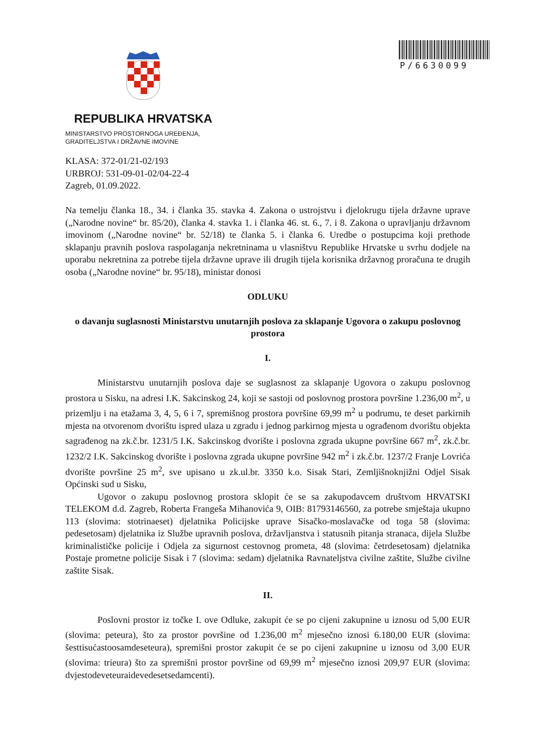P/6630099
REPUBLIKA HRVATSKA
MINISTARSTVO PROSTORNOGA UREĐENJA,
GRADITELJSTVA I DRŽAVNE IMOVINE
KLASA: 372-01/21-02/193
URBROJ: 531-09-01-02/04-22-4
Zagreb, 01.09.2022.
Na temelju članka 18., 34. i članka 35. stavka 4. Zakona o ustrojstvu i djelokrugu tijela državne uprave („Narodne novine“ br. 85/20), članka 4. stavka 1. i članka 46. st. 6., 7. i 8. Zakona o upravljanju državnom imovinom („Narodne novine“ br. 52/18) te članka 5. i članka 6. Uredbe o postupcima koji prethode sklapanju pravnih poslova raspolaganja nekretninama u vlasništvu Republike Hrvatske u svrhu dodjele na uporabu nekretnina za potrebe tijela državne uprave ili drugih tijela korisnika državnog proračuna te drugih osoba („Narodne novine“ br. 95/18), ministar donosi
ODLUKU
o davanju suglasnosti Ministarstvu unutarnjih poslova za sklapanje Ugovora o zakupu poslovnog prostora
I.
Ministarstvu unutarnjih poslova daje se suglasnost za sklapanje Ugovora o zakupu poslovnog prostora u Sisku, na adresi I.K. Sakcinskog 24, koji se sastoji od poslovnog prostora površine 1.236,00 m<sup>2</sup>, u prizemlju i na etažama 3, 4, 5, 6 i 7, spremišnog prostora površine 69,99 m<sup>2</sup> u podrumu, te deset parkirnih mjesta na otvorenom dvorištu ispred ulaza u zgradu i jednog parkirnog mjesta u ograđenom dvorištu objekta sagrađenog na zk.č.br. 1231/5 I.K. Sakcinskog dvorište i poslovna zgrada ukupne površine 667 m<sup>2</sup>, zk.č.br. 1232/2 I.K. Sakcinskog dvorište i poslovna zgrada ukupne površine 942 m<sup>2</sup> i zk.č.br. 1237/2 Franje Lovrića dvorište površine 25 m<sup>2</sup>, sve upisano u zk.ul.br. 3350 k.o. Sisak Stari, Zemljišnoknjižni Odjel Sisak Općinski sud u Sisku,
Ugovor o zakupu poslovnog prostora sklopit će se sa zakupodavcem društvom HRVATSKI TELEKOM d.d. Zagreb, Roberta Frangeša Mihanovića 9, OIB: 81793146560, za potrebe smještaja ukupno 113 (slovima: stotrinaeset) djelatnika Policijske uprave Sisačko-moslavačke od toga 58 (slovima: pedesetosam) djelatnika iz Službe upravnih poslova, državljanstva i statusnih pitanja stranaca, dijela Službe kriminalističke policije i Odjela za sigurnost cestovnog prometa, 48 (slovima: četrdesetosam) djelatnika Postaje prometne policije Sisak i 7 (slovima: sedam) djelatnika Ravnateljstva civilne zaštite, Službe civilne zaštite Sisak.
II.
Poslovni prostor iz točke I. ove Odluke, zakupit će se po cijeni zakupnine u iznosu od 5,00 EUR (slovima: peteura), što za prostor površine od 1.236,00 m<sup>2</sup> mjesečno iznosi 6.180,00 EUR (slovima: šesttisućastoosamdeseteura), spremišni prostor zakupit će se po cijeni zakupnine u iznosu od 3,00 EUR (slovima: trieura) što za spremišni prostor površine od 69,99 m<sup>2</sup> mjesečno iznosi 209,97 EUR (slovima: dvjestodeveteuraidevedesetsedamcenti).